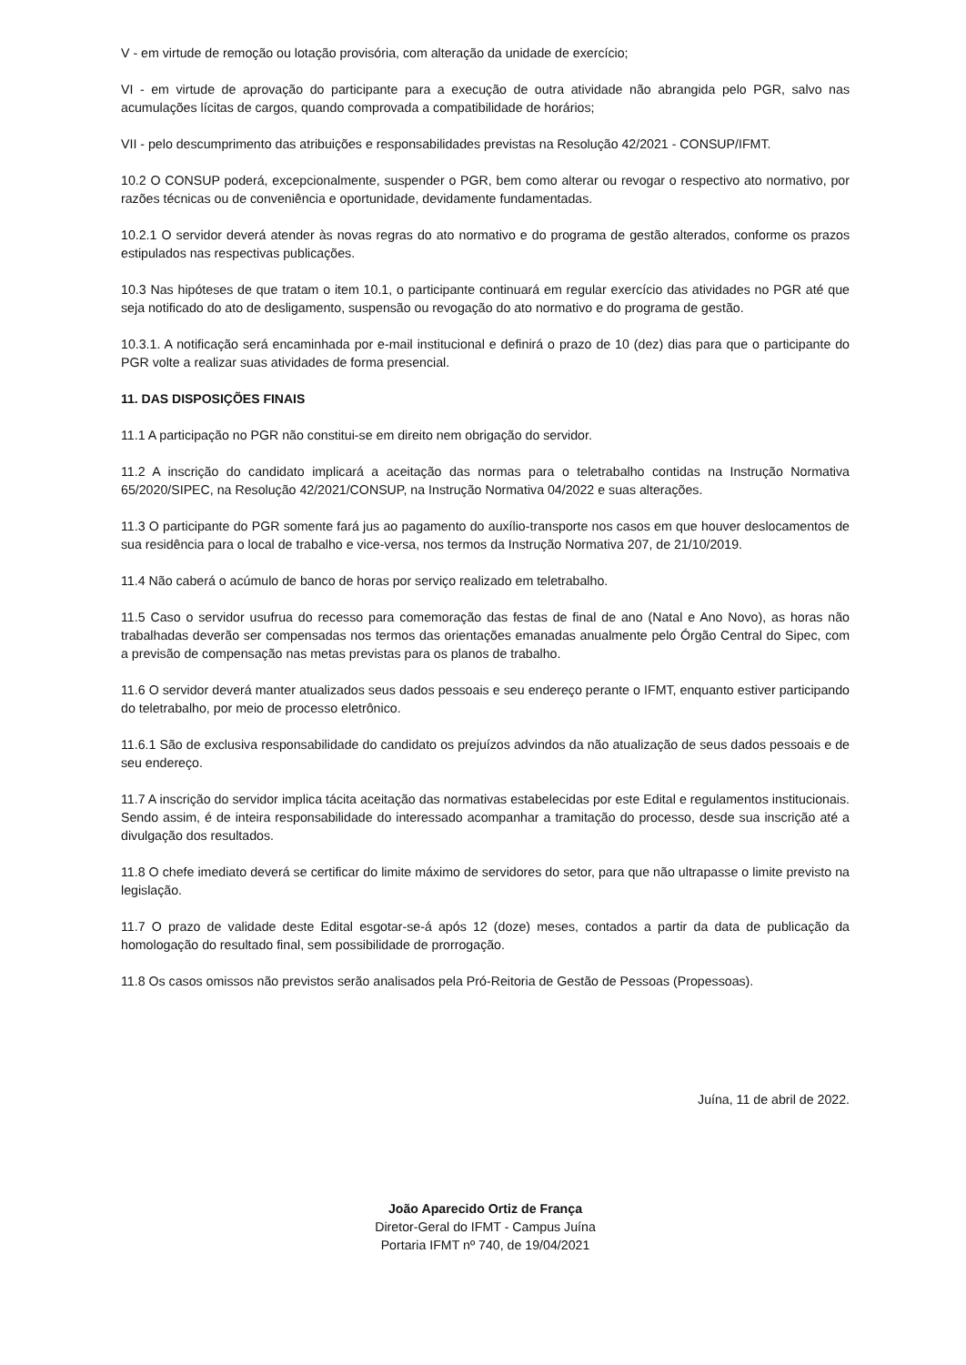V - em virtude de remoção ou lotação provisória, com alteração da unidade de exercício;
VI - em virtude de aprovação do participante para a execução de outra atividade não abrangida pelo PGR, salvo nas acumulações lícitas de cargos, quando comprovada a compatibilidade de horários;
VII - pelo descumprimento das atribuições e responsabilidades previstas na Resolução 42/2021 - CONSUP/IFMT.
10.2 O CONSUP poderá, excepcionalmente, suspender o PGR, bem como alterar ou revogar o respectivo ato normativo, por razões técnicas ou de conveniência e oportunidade, devidamente fundamentadas.
10.2.1 O servidor deverá atender às novas regras do ato normativo e do programa de gestão alterados, conforme os prazos estipulados nas respectivas publicações.
10.3 Nas hipóteses de que tratam o item 10.1, o participante continuará em regular exercício das atividades no PGR até que seja notificado do ato de desligamento, suspensão ou revogação do ato normativo e do programa de gestão.
10.3.1. A notificação será encaminhada por e-mail institucional e definirá o prazo de 10 (dez) dias para que o participante do PGR volte a realizar suas atividades de forma presencial.
11. DAS DISPOSIÇÕES FINAIS
11.1 A participação no PGR não constitui-se em direito nem obrigação do servidor.
11.2 A inscrição do candidato implicará a aceitação das normas para o teletrabalho contidas na Instrução Normativa 65/2020/SIPEC, na Resolução 42/2021/CONSUP, na Instrução Normativa 04/2022 e suas alterações.
11.3 O participante do PGR somente fará jus ao pagamento do auxílio-transporte nos casos em que houver deslocamentos de sua residência para o local de trabalho e vice-versa, nos termos da Instrução Normativa 207, de 21/10/2019.
11.4 Não caberá o acúmulo de banco de horas por serviço realizado em teletrabalho.
11.5 Caso o servidor usufrua do recesso para comemoração das festas de final de ano (Natal e Ano Novo), as horas não trabalhadas deverão ser compensadas nos termos das orientações emanadas anualmente pelo Órgão Central do Sipec, com a previsão de compensação nas metas previstas para os planos de trabalho.
11.6 O servidor deverá manter atualizados seus dados pessoais e seu endereço perante o IFMT, enquanto estiver participando do teletrabalho, por meio de processo eletrônico.
11.6.1 São de exclusiva responsabilidade do candidato os prejuízos advindos da não atualização de seus dados pessoais e de seu endereço.
11.7 A inscrição do servidor implica tácita aceitação das normativas estabelecidas por este Edital e regulamentos institucionais. Sendo assim, é de inteira responsabilidade do interessado acompanhar a tramitação do processo, desde sua inscrição até a divulgação dos resultados.
11.8 O chefe imediato deverá se certificar do limite máximo de servidores do setor, para que não ultrapasse o limite previsto na legislação.
11.7 O prazo de validade deste Edital esgotar-se-á após 12 (doze) meses, contados a partir da data de publicação da homologação do resultado final, sem possibilidade de prorrogação.
11.8 Os casos omissos não previstos serão analisados pela Pró-Reitoria de Gestão de Pessoas (Propessoas).
Juína, 11 de abril de 2022.
João Aparecido Ortiz de França
Diretor-Geral do IFMT - Campus Juína
Portaria IFMT nº 740, de 19/04/2021